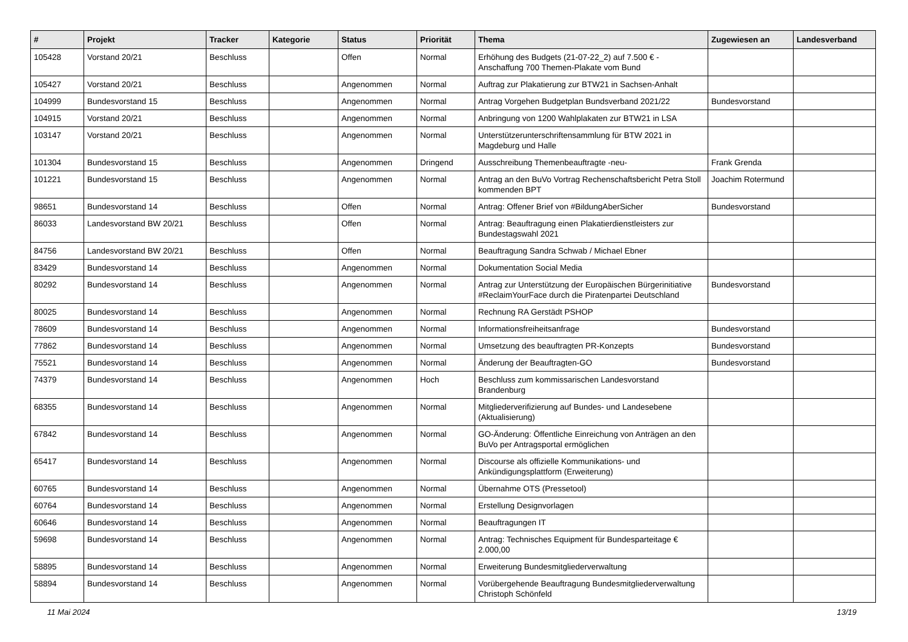| # | Projekt | Tracker | Kategorie | Status | Priorität | Thema | Zugewiesen an | Landesverband |
| --- | --- | --- | --- | --- | --- | --- | --- | --- |
| 105428 | Vorstand 20/21 | Beschluss | | Offen | Normal | Erhöhung des Budgets (21-07-22_2) auf 7.500 € - Anschaffung 700 Themen-Plakate vom Bund | | |
| 105427 | Vorstand 20/21 | Beschluss | | Angenommen | Normal | Auftrag zur Plakatierung zur BTW21 in Sachsen-Anhalt | | |
| 104999 | Bundesvorstand 15 | Beschluss | | Angenommen | Normal | Antrag Vorgehen Budgetplan Bundsverband 2021/22 | Bundesvorstand | |
| 104915 | Vorstand 20/21 | Beschluss | | Angenommen | Normal | Anbringung von 1200 Wahlplakaten zur BTW21 in LSA | | |
| 103147 | Vorstand 20/21 | Beschluss | | Angenommen | Normal | Unterstützerunterschriftensammlung für BTW 2021 in Magdeburg und Halle | | |
| 101304 | Bundesvorstand 15 | Beschluss | | Angenommen | Dringend | Ausschreibung Themenbeauftragte -neu- | Frank Grenda | |
| 101221 | Bundesvorstand 15 | Beschluss | | Angenommen | Normal | Antrag an den BuVo Vortrag Rechenschaftsbericht Petra Stoll kommenden BPT | Joachim Rotermund | |
| 98651 | Bundesvorstand 14 | Beschluss | | Offen | Normal | Antrag: Offener Brief von #BildungAberSicher | Bundesvorstand | |
| 86033 | Landesvorstand BW 20/21 | Beschluss | | Offen | Normal | Antrag: Beauftragung einen Plakatierdienstleisters zur Bundestagswahl 2021 | | |
| 84756 | Landesvorstand BW 20/21 | Beschluss | | Offen | Normal | Beauftragung Sandra Schwab / Michael Ebner | | |
| 83429 | Bundesvorstand 14 | Beschluss | | Angenommen | Normal | Dokumentation Social Media | | |
| 80292 | Bundesvorstand 14 | Beschluss | | Angenommen | Normal | Antrag zur Unterstützung der Europäischen Bürgerinitiative #ReclaimYourFace durch die Piratenpartei Deutschland | Bundesvorstand | |
| 80025 | Bundesvorstand 14 | Beschluss | | Angenommen | Normal | Rechnung RA Gerstädt PSHOP | | |
| 78609 | Bundesvorstand 14 | Beschluss | | Angenommen | Normal | Informationsfreiheitsanfrage | Bundesvorstand | |
| 77862 | Bundesvorstand 14 | Beschluss | | Angenommen | Normal | Umsetzung des beauftragten PR-Konzepts | Bundesvorstand | |
| 75521 | Bundesvorstand 14 | Beschluss | | Angenommen | Normal | Änderung der Beauftragten-GO | Bundesvorstand | |
| 74379 | Bundesvorstand 14 | Beschluss | | Angenommen | Hoch | Beschluss zum kommissarischen Landesvorstand Brandenburg | | |
| 68355 | Bundesvorstand 14 | Beschluss | | Angenommen | Normal | Mitgliederverifizierung auf Bundes- und Landesebene (Aktualisierung) | | |
| 67842 | Bundesvorstand 14 | Beschluss | | Angenommen | Normal | GO-Änderung: Öffentliche Einreichung von Anträgen an den BuVo per Antragsportal ermöglichen | | |
| 65417 | Bundesvorstand 14 | Beschluss | | Angenommen | Normal | Discourse als offizielle Kommunikations- und Ankündigungsplattform (Erweiterung) | | |
| 60765 | Bundesvorstand 14 | Beschluss | | Angenommen | Normal | Übernahme OTS (Pressetool) | | |
| 60764 | Bundesvorstand 14 | Beschluss | | Angenommen | Normal | Erstellung Designvorlagen | | |
| 60646 | Bundesvorstand 14 | Beschluss | | Angenommen | Normal | Beauftragungen IT | | |
| 59698 | Bundesvorstand 14 | Beschluss | | Angenommen | Normal | Antrag: Technisches Equipment für Bundesparteitage € 2.000,00 | | |
| 58895 | Bundesvorstand 14 | Beschluss | | Angenommen | Normal | Erweiterung Bundesmitgliederverwaltung | | |
| 58894 | Bundesvorstand 14 | Beschluss | | Angenommen | Normal | Vorübergehende Beauftragung Bundesmitgliederverwaltung Christoph Schönfeld | | |
11 Mai 2024 13/19